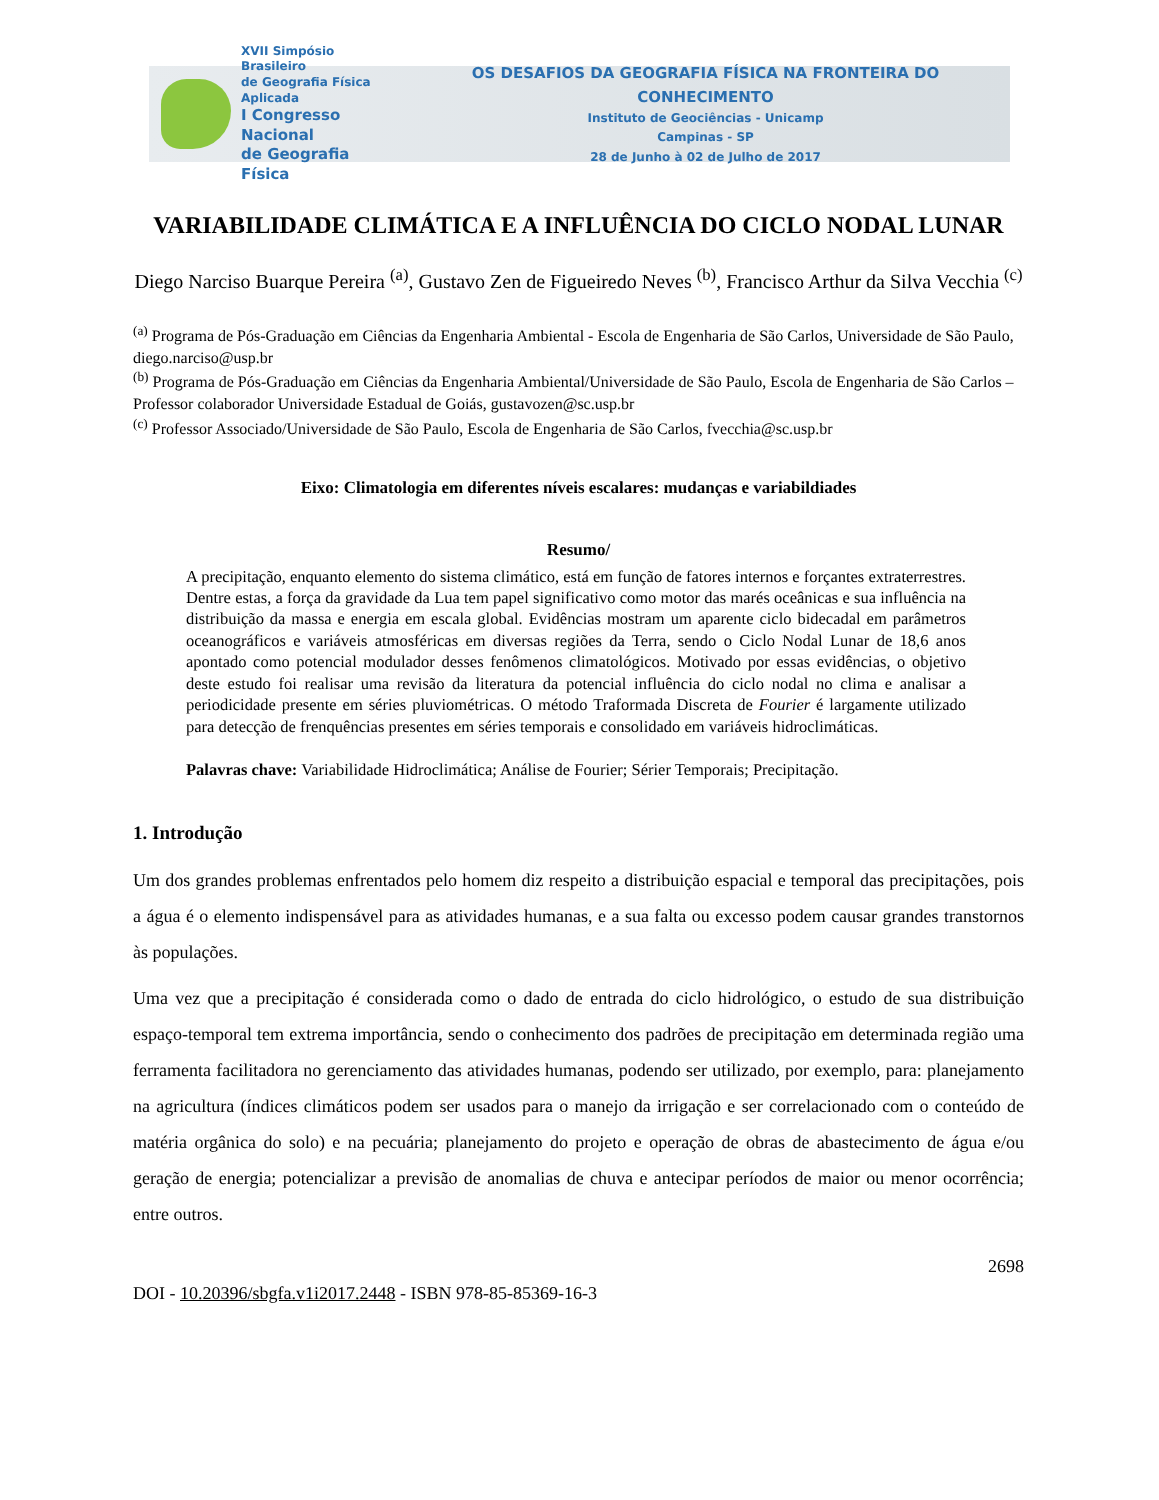XVII Simpósio Brasileiro
de Geografia Física Aplicada
I Congresso Nacional
de Geografia Física
OS DESAFIOS DA GEOGRAFIA FÍSICA NA FRONTEIRA DO CONHECIMENTO
Instituto de Geociências - Unicamp
Campinas - SP
28 de Junho à 02 de Julho de 2017
VARIABILIDADE CLIMÁTICA E A INFLUÊNCIA DO CICLO NODAL LUNAR
Diego Narciso Buarque Pereira <sup>(a)</sup>, Gustavo Zen de Figueiredo Neves <sup>(b)</sup>, Francisco Arthur da Silva Vecchia <sup>(c)</sup>
<sup>(a)</sup> Programa de Pós-Graduação em Ciências da Engenharia Ambiental - Escola de Engenharia de São Carlos, Universidade de São Paulo, diego.narciso@usp.br
<sup>(b)</sup> Programa de Pós-Graduação em Ciências da Engenharia Ambiental/Universidade de São Paulo, Escola de Engenharia de São Carlos – Professor colaborador Universidade Estadual de Goiás, gustavozen@sc.usp.br
<sup>(c)</sup> Professor Associado/Universidade de São Paulo, Escola de Engenharia de São Carlos, fvecchia@sc.usp.br
Eixo: Climatologia em diferentes níveis escalares: mudanças e variabildiades
Resumo/
A precipitação, enquanto elemento do sistema climático, está em função de fatores internos e forçantes extraterrestres. Dentre estas, a força da gravidade da Lua tem papel significativo como motor das marés oceânicas e sua influência na distribuição da massa e energia em escala global. Evidências mostram um aparente ciclo bidecadal em parâmetros oceanográficos e variáveis atmosféricas em diversas regiões da Terra, sendo o Ciclo Nodal Lunar de 18,6 anos apontado como potencial modulador desses fenômenos climatológicos. Motivado por essas evidências, o objetivo deste estudo foi realisar uma revisão da literatura da potencial influência do ciclo nodal no clima e analisar a periodicidade presente em séries pluviométricas. O método Traformada Discreta de Fourier é largamente utilizado para detecção de frenquências presentes em séries temporais e consolidado em variáveis hidroclimáticas.
Palavras chave: Variabilidade Hidroclimática; Análise de Fourier; Sérier Temporais; Precipitação.
1. Introdução
Um dos grandes problemas enfrentados pelo homem diz respeito a distribuição espacial e temporal das precipitações, pois a água é o elemento indispensável para as atividades humanas, e a sua falta ou excesso podem causar grandes transtornos às populações.
Uma vez que a precipitação é considerada como o dado de entrada do ciclo hidrológico, o estudo de sua distribuição espaço-temporal tem extrema importância, sendo o conhecimento dos padrões de precipitação em determinada região uma ferramenta facilitadora no gerenciamento das atividades humanas, podendo ser utilizado, por exemplo, para: planejamento na agricultura (índices climáticos podem ser usados para o manejo da irrigação e ser correlacionado com o conteúdo de matéria orgânica do solo) e na pecuária; planejamento do projeto e operação de obras de abastecimento de água e/ou geração de energia; potencializar a previsão de anomalias de chuva e antecipar períodos de maior ou menor ocorrência; entre outros.
2698
DOI - 10.20396/sbgfa.v1i2017.2448 - ISBN 978-85-85369-16-3